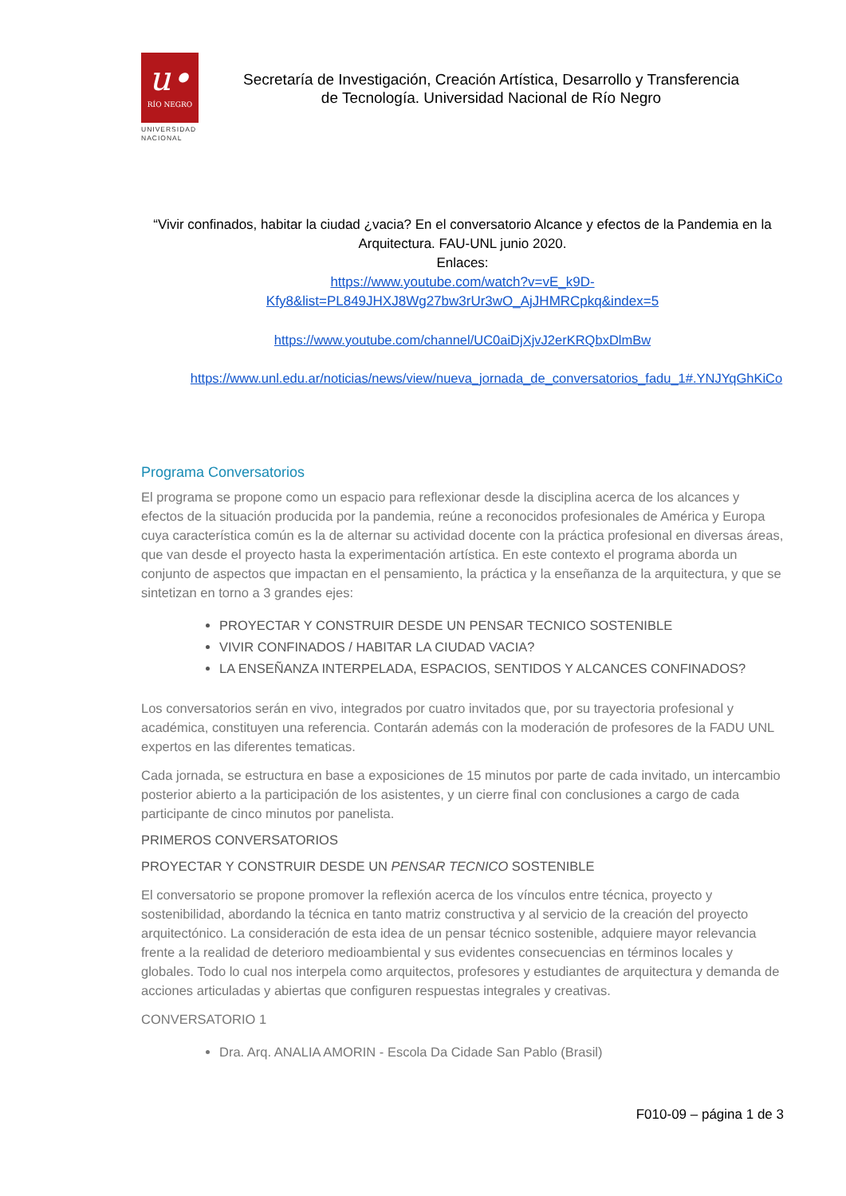u•
RÍO NEGRO
UNIVERSIDAD
NACIONAL
Secretaría de Investigación, Creación Artística, Desarrollo y Transferencia
de Tecnología. Universidad Nacional de Río Negro
“Vivir confinados, habitar la ciudad ¿vacia? En el conversatorio Alcance y efectos de la Pandemia en la Arquitectura. FAU-UNL junio 2020.
Enlaces:
https://www.youtube.com/watch?v=vE_k9D-
Kfy8&list=PL849JHXJ8Wg27bw3rUr3wO_AjJHMRCpkq&index=5
https://www.youtube.com/channel/UC0aiDjXjvJ2erKRQbxDlmBw
https://www.unl.edu.ar/noticias/news/view/nueva_jornada_de_conversatorios_fadu_1#.YNJYqGhKiCo
Programa Conversatorios
El programa se propone como un espacio para reflexionar desde la disciplina acerca de los alcances y efectos de la situación producida por la pandemia, reúne a reconocidos profesionales de América y Europa cuya característica común es la de alternar su actividad docente con la práctica profesional en diversas áreas, que van desde el proyecto hasta la experimentación artística. En este contexto el programa aborda un conjunto de aspectos que impactan en el pensamiento, la práctica y la enseñanza de la arquitectura, y que se sintetizan en torno a 3 grandes ejes:
PROYECTAR Y CONSTRUIR DESDE UN PENSAR TECNICO SOSTENIBLE
VIVIR CONFINADOS / HABITAR LA CIUDAD VACIA?
LA ENSEÑANZA INTERPELADA, ESPACIOS, SENTIDOS Y ALCANCES CONFINADOS?
Los conversatorios serán en vivo, integrados por cuatro invitados que, por su trayectoria profesional y académica, constituyen una referencia. Contarán además con la moderación de profesores de la FADU UNL expertos en las diferentes tematicas.
Cada jornada, se estructura en base a exposiciones de 15 minutos por parte de cada invitado, un intercambio posterior abierto a la participación de los asistentes, y un cierre final con conclusiones a cargo de cada participante de cinco minutos por panelista.
PRIMEROS CONVERSATORIOS
PROYECTAR Y CONSTRUIR DESDE UN PENSAR TECNICO SOSTENIBLE
El conversatorio se propone promover la reflexión acerca de los vínculos entre técnica, proyecto y sostenibilidad, abordando la técnica en tanto matriz constructiva y al servicio de la creación del proyecto arquitectónico. La consideración de esta idea de un pensar técnico sostenible, adquiere mayor relevancia frente a la realidad de deterioro medioambiental y sus evidentes consecuencias en términos locales y globales. Todo lo cual nos interpela como arquitectos, profesores y estudiantes de arquitectura y demanda de acciones articuladas y abiertas que configuren respuestas integrales y creativas.
CONVERSATORIO 1
Dra. Arq. ANALIA AMORIN - Escola Da Cidade San Pablo (Brasil)
F010-09 – página 1 de 3